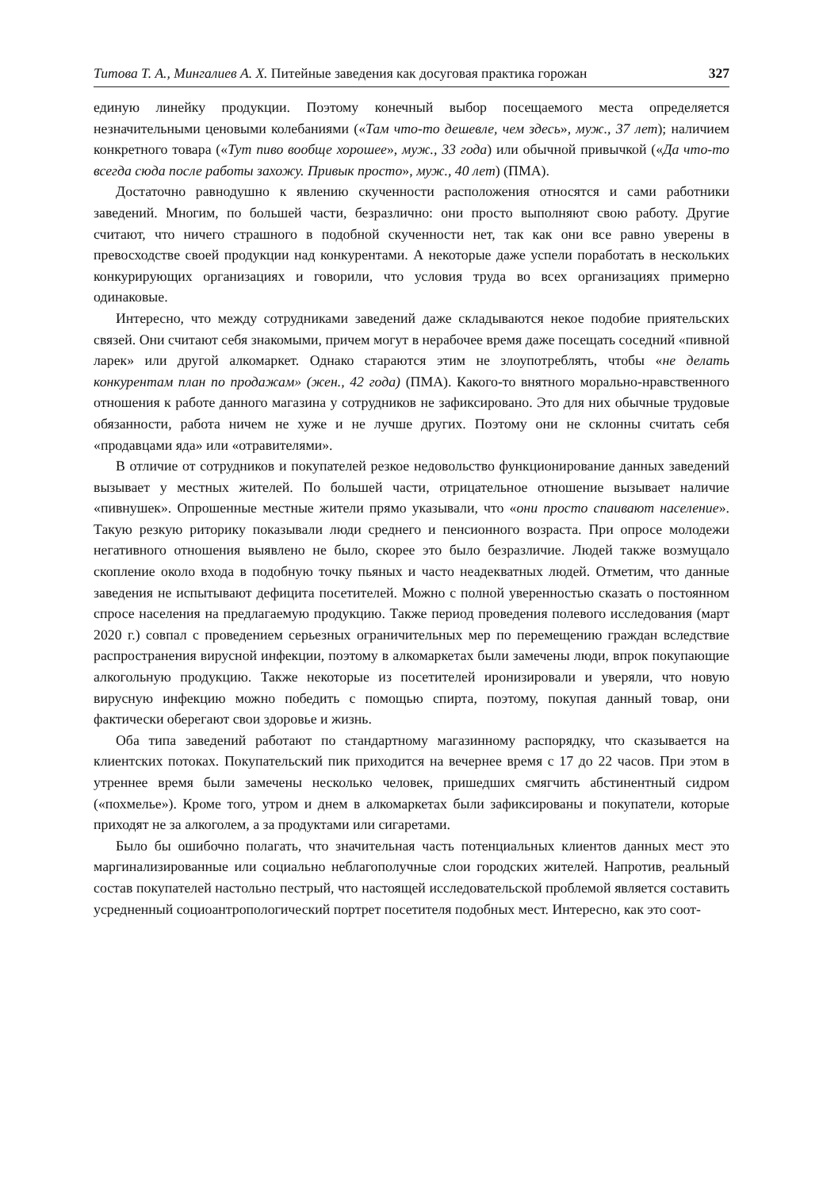Титова Т. А., Мингалиев А. Х. Питейные заведения как досуговая практика горожан 327
единую линейку продукции. Поэтому конечный выбор посещаемого места определяется незначительными ценовыми колебаниями («Там что-то дешевле, чем здесь», муж., 37 лет); наличием конкретного товара («Тут пиво вообще хорошее», муж., 33 года) или обычной привычкой («Да что-то всегда сюда после работы захожу. Привык просто», муж., 40 лет) (ПМА).
Достаточно равнодушно к явлению скученности расположения относятся и сами работники заведений. Многим, по большей части, безразлично: они просто выполняют свою работу. Другие считают, что ничего страшного в подобной скученности нет, так как они все равно уверены в превосходстве своей продукции над конкурентами. А некоторые даже успели поработать в нескольких конкурирующих организациях и говорили, что условия труда во всех организациях примерно одинаковые.
Интересно, что между сотрудниками заведений даже складываются некое подобие приятельских связей. Они считают себя знакомыми, причем могут в нерабочее время даже посещать соседний «пивной ларек» или другой алкомаркет. Однако стараются этим не злоупотреблять, чтобы «не делать конкурентам план по продажам» (жен., 42 года) (ПМА). Какого-то внятного морально-нравственного отношения к работе данного магазина у сотрудников не зафиксировано. Это для них обычные трудовые обязанности, работа ничем не хуже и не лучше других. Поэтому они не склонны считать себя «продавцами яда» или «отравителями».
В отличие от сотрудников и покупателей резкое недовольство функционирование данных заведений вызывает у местных жителей. По большей части, отрицательное отношение вызывает наличие «пивнушек». Опрошенные местные жители прямо указывали, что «они просто спаивают население». Такую резкую риторику показывали люди среднего и пенсионного возраста. При опросе молодежи негативного отношения выявлено не было, скорее это было безразличие. Людей также возмущало скопление около входа в подобную точку пьяных и часто неадекватных людей. Отметим, что данные заведения не испытывают дефицита посетителей. Можно с полной уверенностью сказать о постоянном спросе населения на предлагаемую продукцию. Также период проведения полевого исследования (март 2020 г.) совпал с проведением серьезных ограничительных мер по перемещению граждан вследствие распространения вирусной инфекции, поэтому в алкомаркетах были замечены люди, впрок покупающие алкогольную продукцию. Также некоторые из посетителей иронизировали и уверяли, что новую вирусную инфекцию можно победить с помощью спирта, поэтому, покупая данный товар, они фактически оберегают свои здоровье и жизнь.
Оба типа заведений работают по стандартному магазинному распорядку, что сказывается на клиентских потоках. Покупательский пик приходится на вечернее время с 17 до 22 часов. При этом в утреннее время были замечены несколько человек, пришедших смягчить абстинентный сидром («похмелье»). Кроме того, утром и днем в алкомаркетах были зафиксированы и покупатели, которые приходят не за алкоголем, а за продуктами или сигаретами.
Было бы ошибочно полагать, что значительная часть потенциальных клиентов данных мест это маргинализированные или социально неблагополучные слои городских жителей. Напротив, реальный состав покупателей настольно пестрый, что настоящей исследовательской проблемой является составить усредненный социоантропологический портрет посетителя подобных мест. Интересно, как это соот-